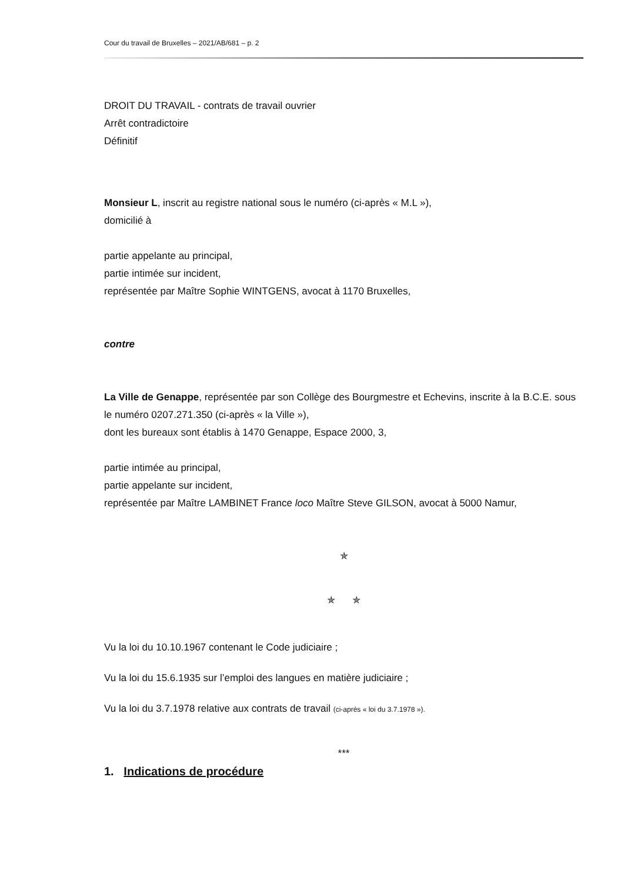Cour du travail de Bruxelles – 2021/AB/681 – p. 2
DROIT DU TRAVAIL - contrats de travail ouvrier
Arrêt contradictoire
Définitif
Monsieur L, inscrit au registre national sous le numéro (ci-après « M.L »),
domicilié à
partie appelante au principal,
partie intimée sur incident,
représentée par Maître Sophie WINTGENS, avocat à 1170 Bruxelles,
contre
La Ville de Genappe, représentée par son Collège des Bourgmestre et Echevins, inscrite à la B.C.E. sous le numéro 0207.271.350 (ci-après « la Ville »),
dont les bureaux sont établis à 1470 Genappe, Espace 2000, 3,
partie intimée au principal,
partie appelante sur incident,
représentée par Maître LAMBINET France loco Maître Steve GILSON, avocat à 5000 Namur,
✯
✯ ✯
Vu la loi du 10.10.1967 contenant le Code judiciaire ;
Vu la loi du 15.6.1935 sur l’emploi des langues en matière judiciaire ;
Vu la loi du 3.7.1978 relative aux contrats de travail (ci-après « loi du 3.7.1978 »).
***
1. Indications de procédure